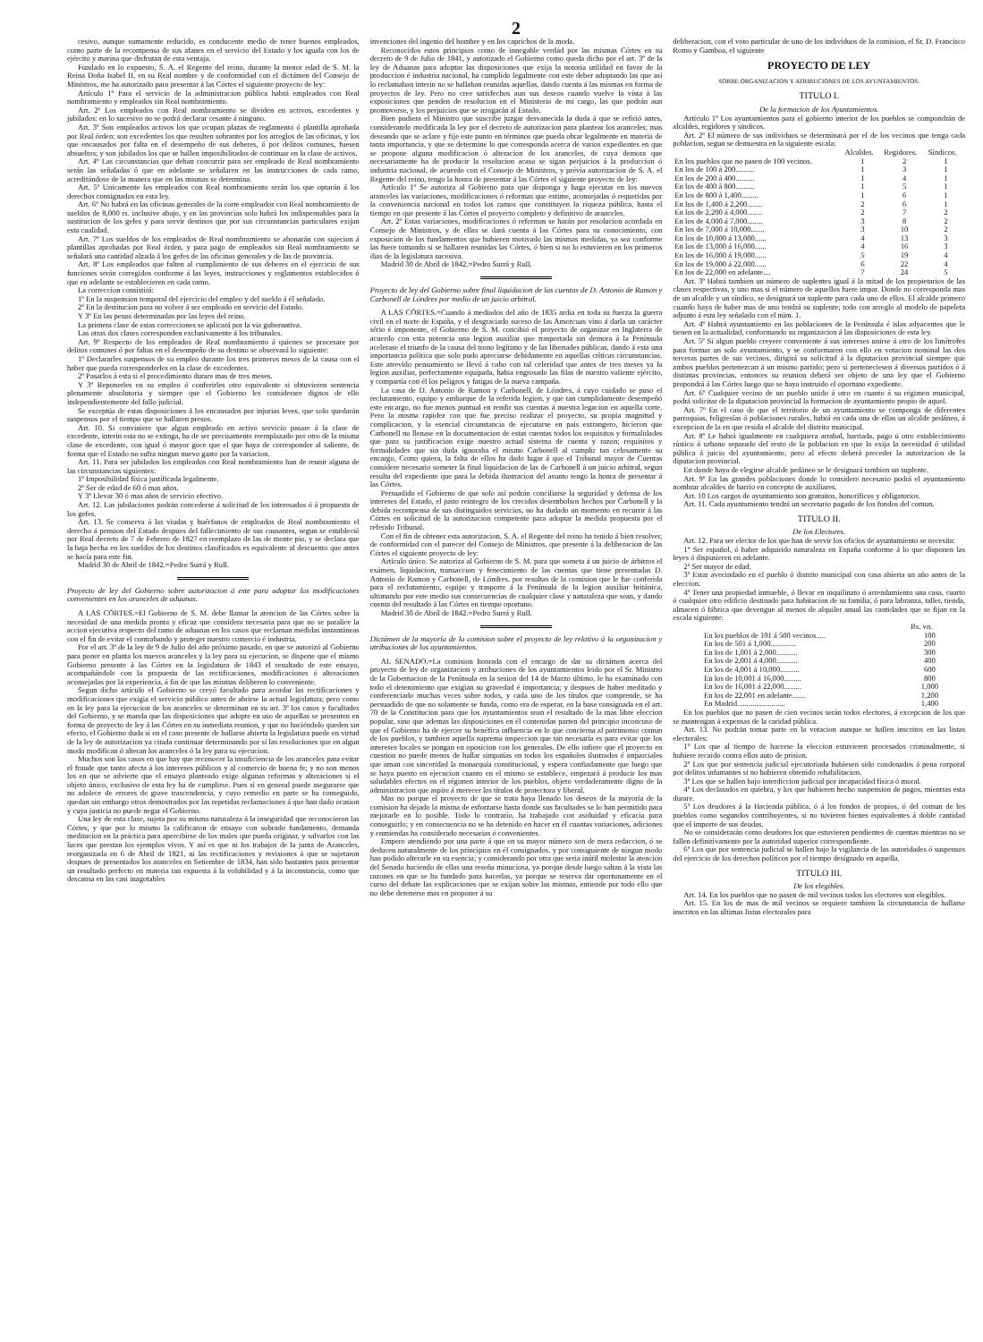2
cesivo, aunque sumamente reducido, es conducente medio de tener buenos empleados, como parte de la recompensa de sus afanes en el servicio del Estado y los iguala con los de ejército y marina que disfrutan de esta ventaja.
Fundado en lo expuesto, S. A. el Regente del reino, durante la menor edad de S. M. la Reina Doña Isabel II, en su Real nombre y de conformidad con el dictámen del Consejo de Ministros, me ha autorizado para presentar á las Córtes el siguiente proyecto de ley:
Artículo 1º Para el servicio de la administracion pública habrá empleados con Real nombramiento y empleados sin Real nombramiento.
Art. 2º Los empleados con Real nombramiento se dividen en activos, excedentes y jubilados: en lo sucesivo no se podrá declarar cesante á ninguno.
Art. 3º Son empleados activos los que ocupan plazas de reglamento ó plantilla aprobada por Real órden: son excedentes los que resulten sobrantes por los arreglos de las oficinas, y los que encausados por falta en el desempeño de sus deberes, ó por delitos comunes, fuesen absueltos; y son jubilados los que se hallen imposibilitados de continuar en la clase de activos.
Art. 4º Las circunstancias que deban concurrir para ser empleado de Real nombramiento serán las señaladas ó que en adelante se señalaren en las instrucciones de cada ramo, acreditándose de la manera que en las mismas se determina.
Art. 5º Unicamente los empleados con Real nombramiento serán los que optarán á los derechos consignados en esta ley.
Art. 6º No habrá en las oficinas generales de la corte empleados con Real nombramiento de sueldos de 8,000 rs. inclusive abajo, y en las provincias solo habrá los indispensables para la sustitucion de los gefes y para servir destinos que por sus circunstancias particulares exijan esta cualidad.
Art. 7º Los sueldos de los empleados de Real nombramiento se abonarán con sujecion á plantillas aprobadas por Real órden, y para pago de empleados sin Real nombramiento se señalará una cantidad alzada á los gefes de las oficinas generales y de las de provincia.
Art. 8º Los empleados que falten al cumplimiento de sus deberes en el ejercicio de sus funciones serán corregidos conforme á las leyes, instrucciones y reglamentos establecidos ó que en adelante se establecieren en cada ramo.
La correccion consistirá:
1º En la suspension temporal del ejercicio del empleo y del sueldo á él señalado.
2º En la destitucion para no volver á ser empleado en servicio del Estado.
Y 3º En las penas determinadas por las leyes del reino.
La primera clase de estas correcciones se aplicará por la via gubernativa.
Las otras dos clases corresponden exclusivamente á los tribunales.
Art. 9º Respecto de los empleados de Real nombramiento á quienes se procesare por delitos comunes ó por faltas en el desempeño de su destino se observará lo siguiente:
1º Declararles suspensos de su empleo durante los tres primeros meses de la causa con el haber que pueda corresponderles en la clase de excedentes.
2º Pasarlos á esta si el procedimiento durare mas de tres meses.
Y 3º Reponerles en su empleo ó conferirles otro equivalente si obtuvieren sentencia plenamente absolutoria y siempre que el Gobierno les considerare dignos de ello independientemente del fallo judicial.
Se exceptúa de estas disposiciones á los encausados por injurias leves, que solo quedarán suspensos por el tiempo que se hallaren presos.
Art. 10. Si conviniere que algun empleado en activo servicio pasare á la clase de excedente, interin esta no se extinga, ha de ser precisamente reemplazado por otro de la misma clase de excedente, con igual ó mayor goce que el que haya de corresponder al saliente, de forma que el Estado no sufra ningun nuevo gasto por la variacion.
Art. 11. Para ser jubilados los empleados con Real nombramiento han de reunir alguna de las circunstancias siguientes:
1º Imposibilidad física justificada legalmente.
2º Ser de edad de 60 ó mas años.
Y 3º Llevar 30 ó mas años de servicio efectivo.
Art. 12. Las jubilaciones podrán concederse á solicitud de los interesados ó á propuesta de los gefes.
Art. 13. Se conserva á las viudas y huérfanos de empleados de Real nombramiento el derecho á pension del Estado despues del fallecimiento de sus causantes, segun se estableció por Real decreto de 7 de Febrero de 1827 en reemplazo de las de monte pio, y se declara que la baja hecha en los sueldos de los destinos clasificados es equivalente al descuento que antes se hacia para este fin.
Madrid 30 de Abril de 1842.=Pedro Surrá y Rull.
Proyecto de ley del Gobierno sobre autorizacion á este para adoptar las modificaciones convenientes en los aranceles de aduanas.
A LAS CÓRTES.=El Gobierno de S. M. debe llamar la atencion de las Córtes sobre la necesidad de una medida pronta y eficaz que considera necesaria para que no se paralice la accion ejecutiva respecto del ramo de aduanas en los casos que reclaman medidas instantáneas con el fin de evitar el contrabando y proteger nuestro comercio é industria.
Por el art. 3º de la ley de 9 de Julio del año próximo pasado, en que se autorizó al Gobierno para poner en planta los nuevos aranceles y la ley para su ejecucion, se dispone que el mismo Gobierno presente á las Córtes en la legislatura de 1843 el resultado de este ensayo, acompañándole con la propuesta de las rectificaciones, modificaciones ó alteraciones aconsejadas por la experiencia, á fin de que las mismas deliberen lo conveniente.
Segun dicho artículo el Gobierno se creyó facultado para acordar las rectificaciones y modificaciones que exigia el servicio público antes de abrirse la actual legislatura; pero como en la ley para la ejecucion de los aranceles se determinan en su art. 3º los casos y facultades del Gobierno, y se manda que las disposiciones que adopte en uso de aquellas se presenten en forma de proyecto de ley á las Córtes en su inmediata reunion, y que no haciéndolo queden sin efecto, el Gobierno duda si en el caso presente de hallarse abierta la legislatura puede en virtud de la ley de autorizacion ya citada continuar determinando por sí las resoluciones que en algun modo modifican ó alteran los aranceles ó la ley para su ejecucion.
Muchos son los casos en que hay que reconocer la insuficiencia de los aranceles para evitar el fraude que tanto afecta á los intereses públicos y al comercio de buena fe; y no son menos los en que se advierte que el ensayo planteado exige algunas reformas y alteraciones si el objeto único, exclusivo de esta ley ha de cumplirse. Pues si en general puede asegurarse que no adolece de errores de grave trascendencia, y cuyo remedio en parte se ha conseguido, quedan sin embargo otros demostrados por las repetidas reclamaciones á que han dado ocasion y cuya justicia no puede negar el Gobierno.
Una ley de esta clase, sujeta por su misma naturaleza á la inseguridad que reconocieron las Córtes, y que por lo mismo la calificaron de ensayo con sobrado fundamento, demanda meditacion en la práctica para apercibirse de los males que pueda originar, y salvarlos con las luces que prestan los ejemplos vivos. Y así es que ni los trabajos de la junta de Aranceles, reorganizada en 6 de Abril de 1821, ni las rectificaciones y revisiones á que se sujetaron despues de presentados los aranceles en Setiembre de 1834, han sido bastantes para presentar un resultado perfecto en materia tan expuesta á la volubilidad y á la inconstancia, como que descansa en las casi inagotables
invenciones del ingenio del hombre y en los caprichos de la moda.
Reconocidos estos principios como de innegable verdad por las mismas Córtes en su decreto de 9 de Julio de 1841, y autorizado el Gobierno como queda dicho por el art. 3º de la ley de Aduanas para adoptar las disposiciones que exija la notoria utilidad en favor de la produccion é industria nacional, ha cumplido legalmente con este deber adoptando las que así lo reclamaban interin no se hallaban reunidas aquellas, dando cuenta á las mismas en forma de proyectos de ley. Pero no cree satisfechos aun sus deseos cuando vuelve la vista á las exposiciones que penden de resolucion en el Ministerio de mi cargo, las que podrán aun promoverse, y los perjuicios que se irrogarán al Estado.
Bien pudiera el Ministro que suscribe juzgar desvanecida la duda á que se refirió antes, considerando modificada la ley por el decreto de autorizacion para plantear los aranceles; mas deseando que se aclare y fije este punto en términos que pueda obrar legalmente en materia de tanta importancia, y que se determine lo que corresponda acerca de varios expedientes en que se propone alguna modificacion ó alteracion de los aranceles, de cuya demora que necesariamente ha de producir la resolucion acaso se sigan perjuicios á la produccion ó industria nacional, de acuerdo con el Consejo de Ministros, y prévia autorizacion de S. A. el Regente del reino, tengo la honra de presentar á las Córtes el siguiente proyecto de ley:
Artículo 1º Se autoriza al Gobierno para que disponga y haga ejecutar en los nuevos aranceles las variaciones, modificaciones ó reformas que estime, aconsejadas ó requeridas por la conveniencia nacional en todos los ramos que constituyen la riqueza pública, hasta el tiempo en que presente á las Córtes el proyecto completo y definitivo de aranceles.
Art. 2º Estas variaciones, modificaciones ó reformas se harán por resolucion acordada en Consejo de Ministros, y de ellas se dará cuenta á las Córtes para su conocimiento, con exposicion de los fundamentos que hubieren motivado las mismas medidas, ya sea conforme las fuere tomando si se hallaren reunidas las Córtes, ó bien si no lo estuvieren en los primeros dias de la legislatura sucesiva.
Madrid 30 de Abril de 1842.=Pedro Surrá y Rull.
Proyecto de ley del Gobierno sobre final liquidacion de las cuentas de D. Antonio de Ramon y Carbonell de Lóndres por medio de un juicio arbitral.
A LAS CÓRTES.=Cuando á mediados del año de 1835 ardia en toda su fuerza la guerra civil en el norte de España, y el desgraciado suceso de las Amezcuas vino á darla un carácter sério é imponente, el Gobierno de S. M. concibió el proyecto de organizar en Inglaterra de acuerdo con esta potencia una legion auxiliar que trasportada sin demora á la Península acelerase el triunfo de la causa del trono legítimo y de las libertades públicas, dando á esta una importancia política que solo pudo apreciarse debidamente en aquellas críticas circunstancias. Este atrevido pensamiento se llevó á cabo con tal celeridad que antes de tres meses ya la legion auxiliar, perfectamente equipada, habia engrosado las filas de nuestro valiente ejército, y compartia con él los peligros y fatigas de la nueva campaña.
La casa de D. Antonio de Ramon y Carbonell, de Lóndres, á cuyo cuidado se puso el reclutamiento, equipo y embarque de la referida legion, y que tan cumplidamente desempeñó este encargo, no fue menos puntual en rendir sus cuentas á nuestra legacion en aquella corte. Pero la misma rapidez con que fue preciso realizar el proyecto, su propia magnitud y complicacion, y la esencial circunstancia de ejecutarse en pais extrangero, hicieron que Carbonell no llenase en la documentacion de estas cuentas todos los requisitos y formalidades que para su justificacion exige nuestro actual sistema de cuenta y razon; requisitos y formalidades que sin duda ignoraba el mismo Carbonell al cumplir tan celosamente su encargo. Como quiera, la falta de ellos ha dado lugar á que el Tribunal mayor de Cuentas considere necesario someter la final liquidacion de las de Carbonell á un juicio arbitral, segun resulta del expediente que para la debida ilustracion del asunto tengo la honra de presentar á las Córtes.
Persuadido el Gobierno de que solo así podrán conciliarse la seguridad y defensa de los intereses del Estado, el justo reintegro de los crecidos desembolsos hechos por Carbonell y la debida recompensa de sus distinguidos servicios, no ha dudado un momento en recurrir á las Córtes en solicitud de la autorizacion competente para adoptar la medida propuesta por el referido Tribunal.
Con el fin de obtener esta autorizacion, S. A. el Regente del reino ha tenido á bien resolver, de conformidad con el parecer del Consejo de Ministros, que presente á la deliberacion de las Córtes el siguiente proyecto de ley:
Artículo único. Se autoriza al Gobierno de S. M. para que someta á un juicio de árbitros el exámen, liquidacion, transaccion y fenecimiento de las cuentas que tiene presentadas D. Antonio de Ramon y Carbonell, de Lóndres, por resultas de la comision que le fue conferida para el reclutamiento, equipo y trasporte á la Península de la legion auxiliar británica, ultimando por este medio sus consecuencias de cualquier clase y naturaleza que sean, y dando cuenta del resultado á las Córtes en tiempo oportuno.
Madrid 30 de Abril de 1842.=Pedro Surrá y Rull.
Dictámen de la mayoría de la comision sobre el proyecto de ley relativo á la organizacion y atribuciones de los ayuntamientos.
AL SENADO.=La comision honrada con el encargo de dar su dictámen acerca del proyecto de ley de organizacion y atribuciones de los ayuntamientos leido por el Sr. Ministro de la Gobernacion de la Península en la sesion del 14 de Marzo último, le ha examinado con todo el detenimiento que exigian su gravedad é importancia; y despues de haber meditado y conferenciado muchas veces sobre todos, y cada uno de los títulos que comprende, se ha persuadido de que no solamente se funda, como era de esperar, en la base consignada en el art. 70 de la Constitucion para que los ayuntamientos sean el resultado de la mas libre eleccion popular, sino que ademas las disposiciones en él contenidas parten del principio inconcuso de que el Gobierno ha de ejercer su benéfica influencia en lo que concierna al patrimonio comun de los pueblos, y tambien aquella suprema inspeccion que tan necesaria es para evitar que los intereses locales se pongan en oposicion con los generales. De ello infiere que el proyecto en cuestion no puede menos de hallar simpatías en todos los españoles ilustrados é imparciales que aman con sinceridad la monarquía constitucional, y espera confiadamente que luego que se haya puesto en ejecucion cuanto en el mismo se establece, empezará á producir los mas saludables efectos en el régimen interior de los pueblos, objeto verdaderamente digno de la administracion que aspire á merecer los títulos de protectora y liberal.
Mas no porque el proyecto de que se trata haya llenado los deseos de la mayoría de la comision ha dejado la misma de esforzarse hasta donde sus facultades se lo han permitido para mejorarle en lo posible. Todo lo contrario, ha trabajado con asiduidad y eficacia para conseguirlo; y en consecuencia no se ha detenido en hacer en él cuantas variaciones, adiciones y enmiendas ha considerado necesarias ó convenientes.
Empero atendiendo por una parte á que en su mayor número son de mera redaccion, ó se deducen naturalmente de los principios en él consignados, y por consiguiente de ningun modo han podido alterarle en su esencia; y considerando por otra que seria inútil molestar la atencion del Senado haciendo de ellas una reseña minuciosa, ya porque desde luego saltan á la vista las razones en que se ha fundado para hacerlas, ya porque se reserva dar oportunamente en el curso del debate las explicaciones que se exijan sobre las mismas, entiende por todo ello que no debe detenerse mas en proponer á su
deliberacion, con el voto particular de uno de los individuos de la comision, el Sr. D. Francisco Romo y Gamboa, el siguiente
PROYECTO DE LEY
SOBRE ORGANIZACION Y ATRIBUCIONES DE LOS AYUNTAMIENTOS.
TITULO I.
De la formacion de los Ayuntamientos.
Artículo 1º Los ayuntamientos para el gobierno interior de los pueblos se compondrán de alcaldes, regidores y síndicos.
Art. 2º El número de sus individuos se determinará por el de los vecinos que tenga cada poblacion, segun se demuestra en la siguiente escala:
| | Alcaldes. | Regidores. | Síndicos. |
| --- | --- | --- | --- |
| En los pueblos que no pasen de 100 vecinos. | 1 | 2 | 1 |
| En los de 100 á 200.......... | 1 | 3 | 1 |
| En los de 200 á 400.......... | 1 | 4 | 1 |
| En los de 400 á 800.......... | 1 | 5 | 1 |
| En los de 800 á 1,400......... | 1 | 6 | 1 |
| En los de 1,400 á 2,200........ | 2 | 6 | 1 |
| En los de 2,200 á 4,000........ | 2 | 7 | 2 |
| En los de 4,000 á 7,000........ | 3 | 8 | 2 |
| En los de 7,000 á 10,000....... | 3 | 10 | 2 |
| En los de 10,000 á 13,000...... | 4 | 13 | 3 |
| En los de 13,000 á 16,000...... | 4 | 16 | 3 |
| En los de 16,000 á 19,000...... | 5 | 19 | 4 |
| En los de 19,000 á 22,000...... | 6 | 22 | 4 |
| En los de 22,000 en adelante.... | 7 | 24 | 5 |
Art. 3º Habrá tambien un número de suplentes igual á la mitad de los propietarios de las clases respectivas, y uno mas si el número de aquellos fuere impar. Donde no corresponda mas de un alcalde y un síndico, se designará un suplente para cada uno de ellos. El alcalde primero cuando haya de haber mas de uno tendrá su suplente; todo con arreglo al modelo de papeleta adjunto á esta ley señalado con el núm. 1.
Art. 4º Habrá ayuntamiento en las poblaciones de la Península é islas adyacentes que le tienen en la actualidad, conformando su organizacion á las disposiciones de esta ley.
Art. 5º Si algun pueblo creyere conveniente á sus intereses unirse á otro de los limítrofes para formar un solo ayuntamiento, y se conformaren con ello en votacion nominal las dos terceras partes de sus vecinos, dirigirá su solicitud á la diputacion provincial siempre que ambos pueblos pertenezcan á un mismo partido; pero si perteneciesen á diversos partidos ó á distintas provincias, entonces su reunion deberá ser objeto de una ley que el Gobierno propondrá á las Córtes luego que se haya instruido el oportuno expediente.
Art. 6º Cualquier vecino de un pueblo unido á otro en cuanto á su régimen municipal, podrá solicitar de la diputacion provincial la formacion de ayuntamiento propio de aquel.
Art. 7º En el caso de que el territorio de un ayuntamiento se componga de diferentes parroquias, feligresías ó poblaciones rurales, habrá en cada una de ellas un alcalde pedáneo, á excepcion de la en que resida el alcalde del distrito municipal.
Art. 8º Le habrá igualmente en cualquiera arrabal, barriada, pago ú otro establecimiento rústico ó urbano separado del resto de la poblacion en que lo exija la necesidad ó utilidad pública á juicio del ayuntamiento; pero al efecto deberá preceder la autorizacion de la diputacion provincial.
En donde haya de elegirse alcalde pedáneo se le designará tambien un suplente.
Art. 9º En las grandes poblaciones donde lo considere necesario podrá el ayuntamiento nombrar alcaldes de barrio en concepto de auxiliares.
Art. 10 Los cargos de ayuntamiento son gratuitos, honoríficos y obligatorios.
Art. 11. Cada ayuntamiento tendrá un secretario pagado de los fondos del comun.
TITULO II.
De los Electores.
Art. 12. Para ser elector de los que han de servir los oficios de ayuntamiento se necesita:
1º Ser español, ó haber adquirido naturaleza en España conforme á lo que disponen las leyes ó dispusieren en adelante.
2º Ser mayor de edad.
3º Estar avecindado en el pueblo ó distrito municipal con casa abierta un año antes de la eleccion.
4º Tener una propiedad inmueble, ó llevar en inquilinato ó arrendamiento una casa, cuarto ó cualquier otro edificio destinado para habitacion de su familia, ó para labranza, taller, tienda, almacen ó fábrica que devengue al menos de alquiler anual las cantidades que se fijan en la escala siguiente:
| | Rs. vn. |
| --- | --- |
| En los pueblos de 101 á 500 vecinos..... | 100 |
| En los de 501 á 1,000............. | 200 |
| En los de 1,001 á 2,000........... | 300 |
| En los de 2,001 á 4,000........... | 400 |
| En los de 4,001 á 10,000.......... | 600 |
| En los de 10,001 á 16,000......... | 800 |
| En los de 16,001 á 22,000......... | 1,000 |
| En los de 22,001 en adelante....... | 1,200 |
| En Madrid......................... | 1,400 |
En los pueblos que no pasen de cien vecinos serán todos electores, á excepcion de los que se mantengan á expensas de la caridad pública.
Art. 13. No podrán tomar parte en la votacion aunque se hallen inscritos en las listas electorales:
1º Los que al tiempo de hacerse la eleccion estuvieren procesados criminalmente, si hubiere recaido contra ellos auto de prision.
2º Los que por sentencia judicial ejecutoriada hubiesen sido condenados á pena corporal por delitos infamantes si no hubieren obtenido rehabilitacion.
3º Los que se hallen bajo interdiccion judicial por incapacidad física ó moral.
4º Los declarados en quiebra, y los que hubieren hecho suspension de pagos, mientras esta durare.
5º Los deudores á la Hacienda pública, ó á los fondos de propios, ó del comun de los pueblos como segundos contribuyentes, si no tuvieren bienes equivalentes á doble cantidad que el importe de sus deudas.
No se considerarán como deudores los que estuvieren pendientes de cuentas mientras no se fallen definitivamente por la autoridad superior correspondiente.
6º Los que por sentencia judicial se hallen bajo la vigilancia de las autoridades ó suspensos del ejercicio de los derechos políticos por el tiempo designado en aquella.
TITULO III.
De los elegibles.
Art. 14. En los pueblos que no pasen de mil vecinos todos los electores son elegibles.
Art. 15. En los de mas de mil vecinos se requiere tambien la circunstancia de hallarse inscritos en las últimas listas electorales para